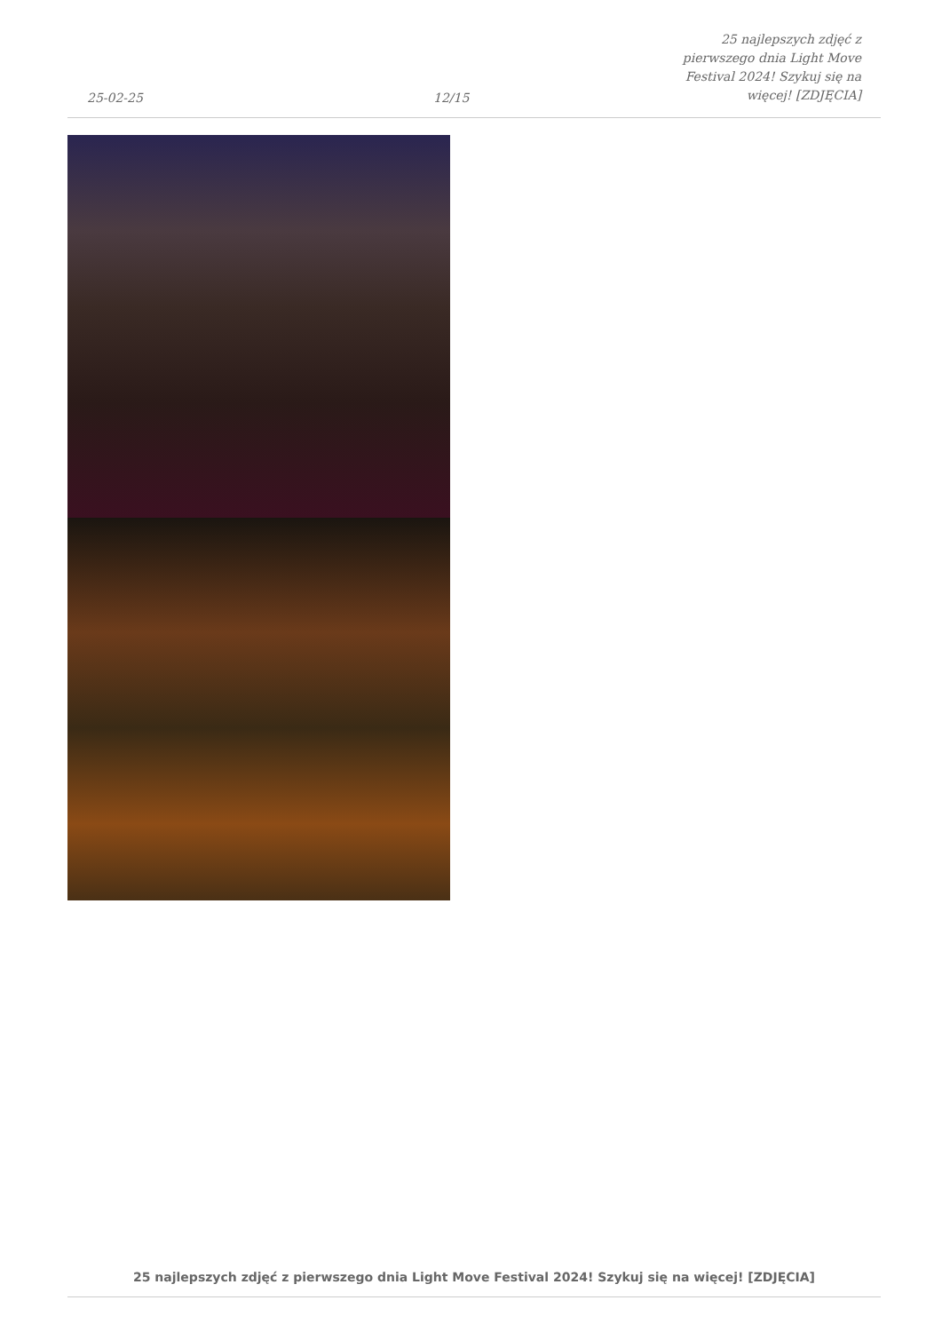25-02-25
12/15
25 najlepszych zdjęć z pierwszego dnia Light Move Festival 2024! Szykuj się na więcej! [ZDJĘCIA]
25 najlepszych zdjęć z pierwszego dnia Light Move Festival 2024! Szykuj się na więcej! [ZDJĘCIA]